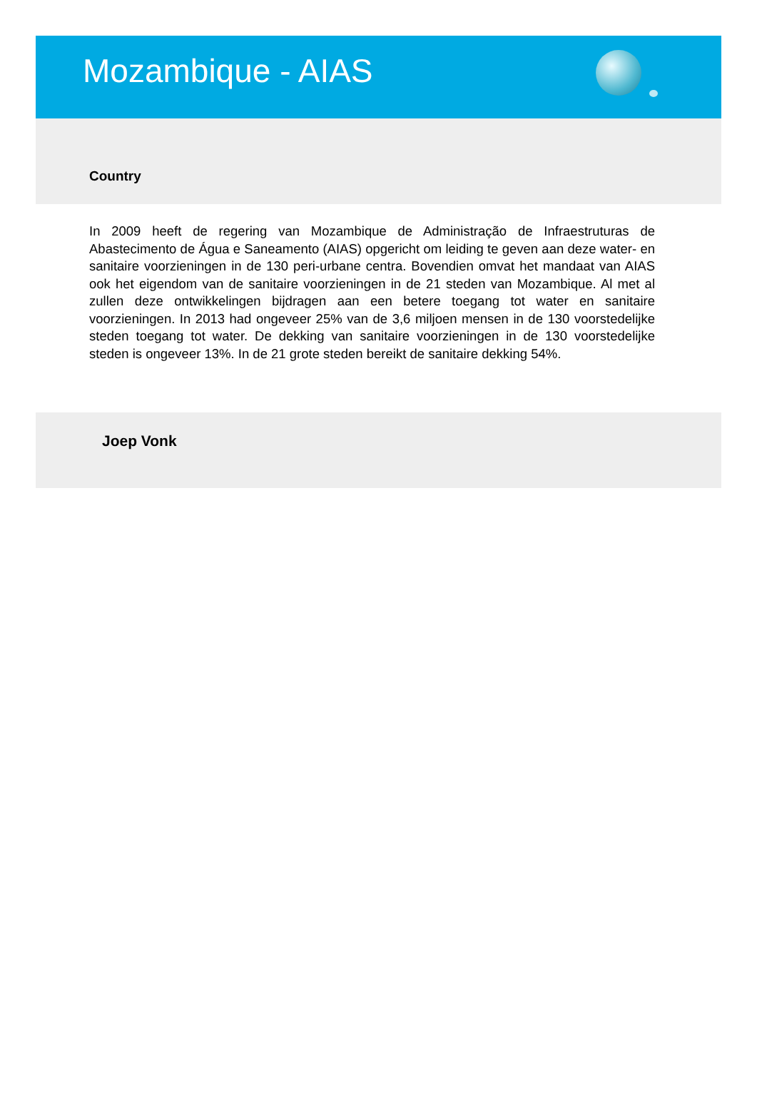Mozambique - AIAS
Country
In 2009 heeft de regering van Mozambique de Administração de Infraestruturas de Abastecimento de Água e Saneamento (AIAS) opgericht om leiding te geven aan deze water- en sanitaire voorzieningen in de 130 peri-urbane centra. Bovendien omvat het mandaat van AIAS ook het eigendom van de sanitaire voorzieningen in de 21 steden van Mozambique. Al met al zullen deze ontwikkelingen bijdragen aan een betere toegang tot water en sanitaire voorzieningen. In 2013 had ongeveer 25% van de 3,6 miljoen mensen in de 130 voorstedelijke steden toegang tot water. De dekking van sanitaire voorzieningen in de 130 voorstedelijke steden is ongeveer 13%. In de 21 grote steden bereikt de sanitaire dekking 54%.
Joep Vonk